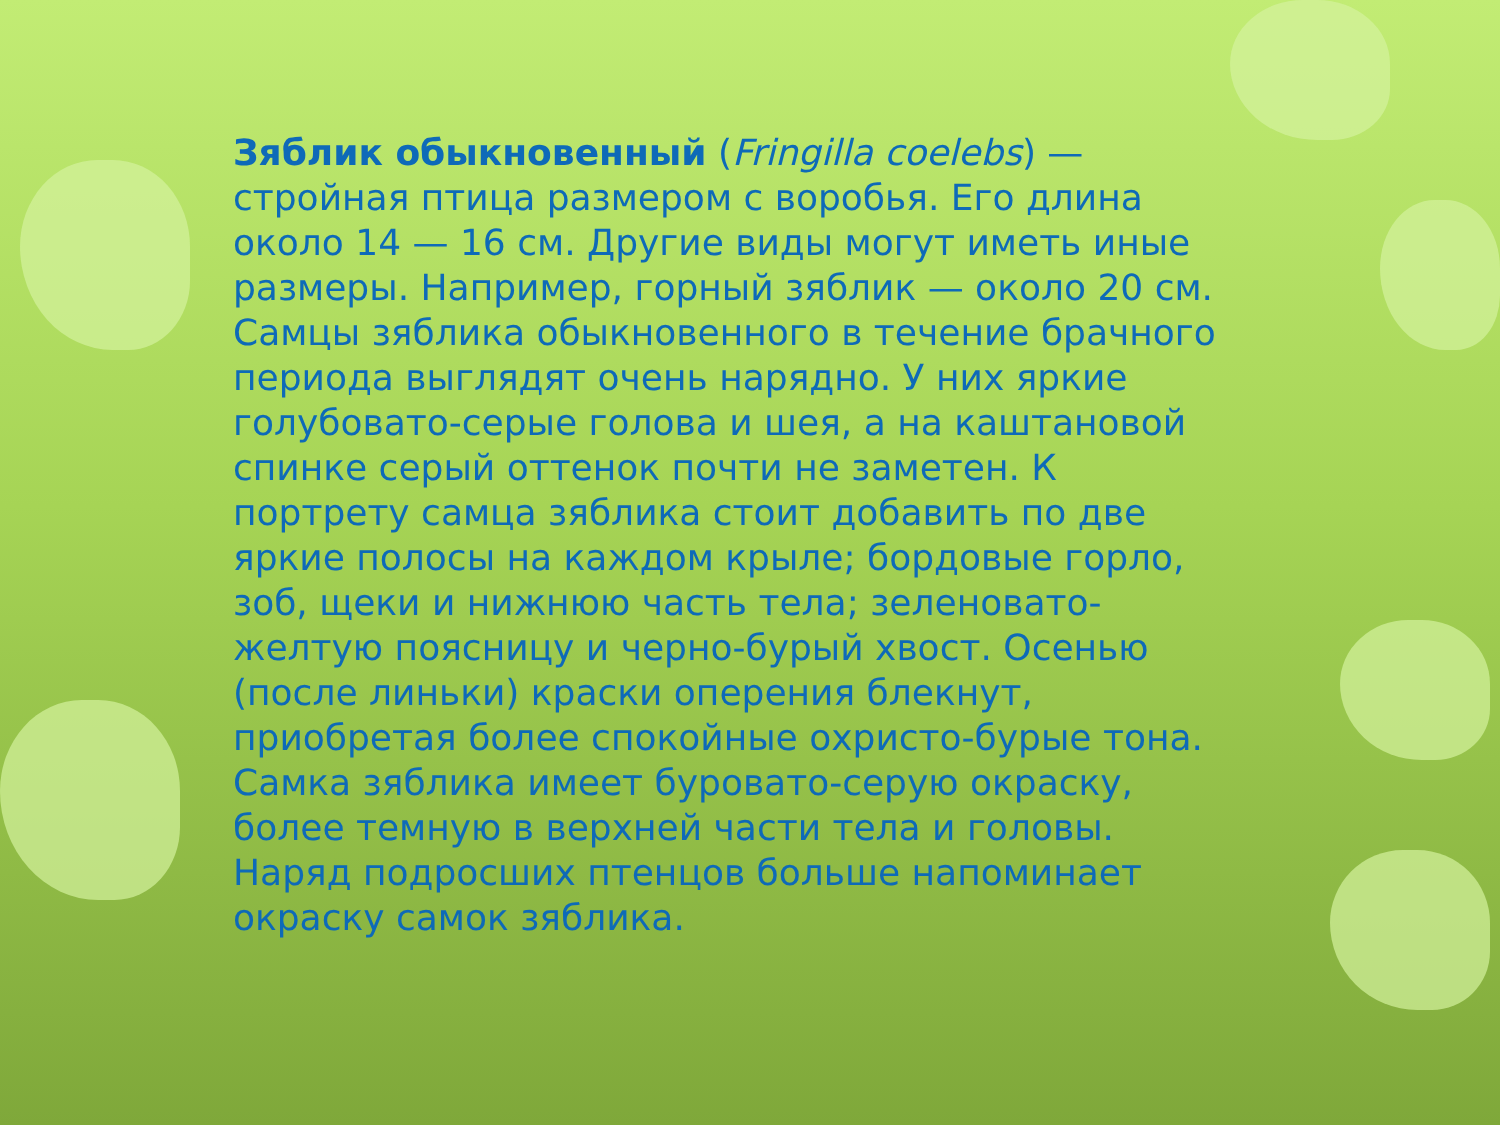Зяблик обыкновенный (Fringilla coelebs) — стройная птица размером с воробья. Его длина около 14 — 16 см. Другие виды могут иметь иные размеры. Например, горный зяблик — около 20 см. Самцы зяблика обыкновенного в течение брачного периода выглядят очень нарядно. У них яркие голубовато-серые голова и шея, а на каштановой спинке серый оттенок почти не заметен. К портрету самца зяблика стоит добавить по две яркие полосы на каждом крыле; бордовые горло, зоб, щеки и нижнюю часть тела; зеленовато-желтую поясницу и черно-бурый хвост. Осенью (после линьки) краски оперения блекнут, приобретая более спокойные охристо-бурые тона. Самка зяблика имеет буровато-серую окраску, более темную в верхней части тела и головы. Наряд подросших птенцов больше напоминает окраску самок зяблика.